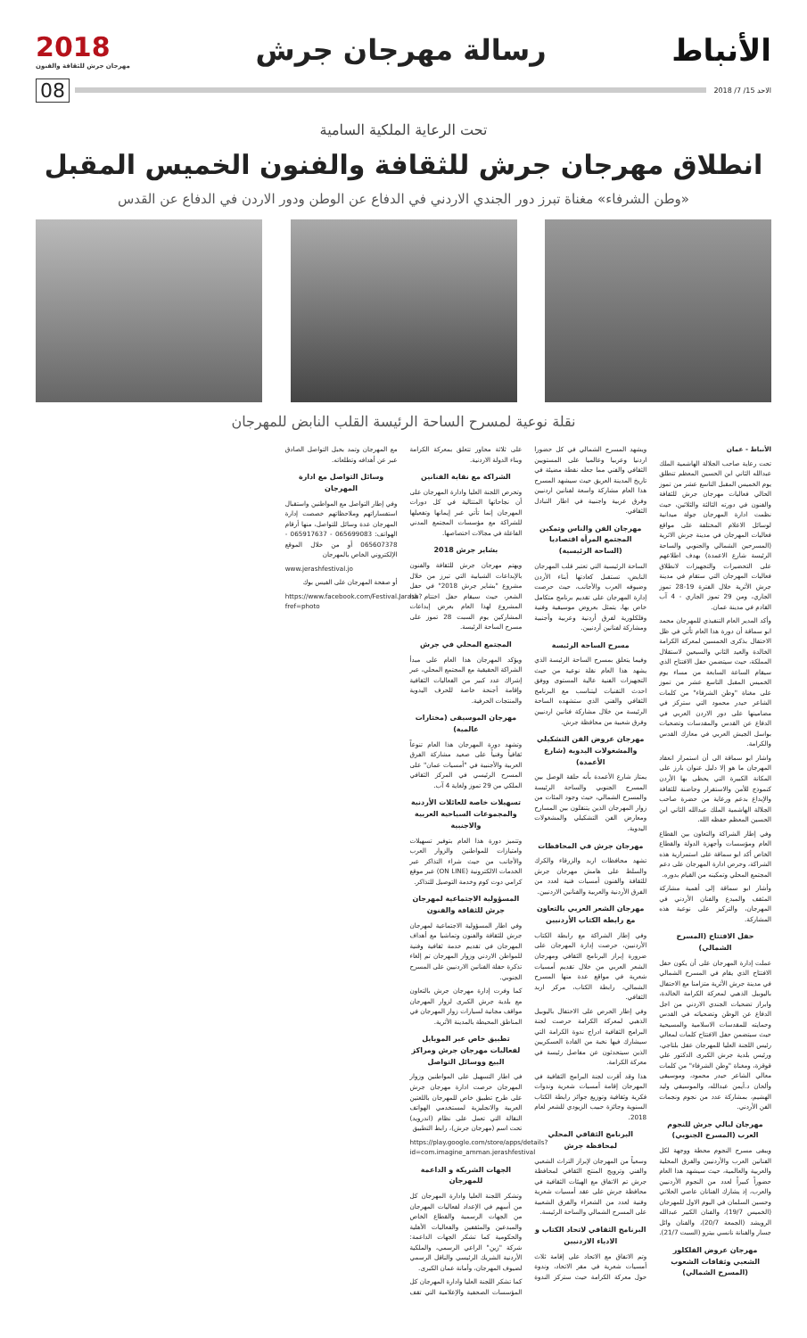الأنباط رسالة مهرجان جرش 2018
مهرجان جرش للثقافة والفنون
الاحد 15/ 7/ 2018
08
تحت الرعاية الملكية السامية
انطلاق مهرجان جرش للثقافة والفنون الخميس المقبل
«وطن الشرفاء» مغناة تبرز دور الجندي الاردني في الدفاع عن الوطن ودور الاردن في الدفاع عن القدس
نقلة نوعية لمسرح الساحة الرئيسة القلب النابض للمهرجان
الأنباط - عمان
تحت رعاية صاحب الجلالة الهاشمية الملك عبدالله الثاني ابن الحسين المعظم تنطلق يوم الخميس المقبل التاسع عشر من تموز الحالي فعاليات مهرجان جرش للثقافة والفنون في دورته الثالثة والثلاثين، حيث نظمت ادارة المهرجان جولة ميدانية لوسائل الاعلام المختلفة على مواقع فعاليات المهرجان في مدينة جرش الاثرية (المسرحين الشمالي والجنوبي والساحة الرئيسة شارع الاعمدة) بهدف اطلاعهم على التحضيرات والتجهيزات لانطلاق فعاليات المهرجان التي ستقام في مدينة جرش الأثرية خلال الفترة 19-28 تموز الجاري، ومن 29 تموز الجاري - 4 آب القادم في مدينة عمان.
وأكد المدير العام التنفيذي للمهرجان محمد ابو سماقة أن دورة هذا العام تأتي في ظل الاحتفال بذكرى الخمسين لمعركة الكرامة الخالدة والعيد الثاني والسبعين لاستقلال المملكة، حيث سيتضمن حفل الافتتاح الذي سيقام الساعة السابعة من مساء يوم الخميس المقبل التاسع عشر من تموز على مغناة "وطن الشرفاء" من كلمات الشاعر حيدر محمود التي ستركز في مضامينها على دور الاردن العربي في الدفاع عن القدس والمقدسات وتضحيات بواسل الجيش العربي في معارك القدس والكرامة.
واشار ابو سماقة الى أن استمرار انعقاد المهرجان ما هو إلا دليل عنوان بارز على المكانة الكبيرة التي يحظى بها الأردن كنموذج للأمن والاستقرار وحاضنة للثقافة والإبداع بدعم ورعاية من حضرة صاحب الجلالة الهاشمية الملك عبدالله الثاني ابن الحسين المعظم حفظه الله.
وفي إطار الشراكة والتعاون بين القطاع العام ومؤسسات وأجهزة الدولة والقطاع الخاص أكد ابو سماقة على استمرارية هذه الشراكة، وحرص ادارة المهرجان على دعم المجتمع المحلي وتمكينه من القيام بدوره.
وأشار ابو سماقة إلى أهمية مشاركة المثقف والمبدع والفنان الأردني في المهرجان، والتركيز على نوعية هذه المشاركة.
حفل الافتتاح (المسرح الشمالي)
عملت إدارة المهرجان على أن يكون حفل الافتتاح الذي يقام في المسرح الشمالي في مدينة جرش الأثرية متزامنا مع الاحتفال باليوبيل الذهبي لمعركة الكرامة الخالدة، وابراز تضحيات الجندي الاردني من اجل الدفاع عن الوطن وتضحياته في القدس وحمايته للمقدسات الاسلامية والمسيحية حيث سيتضمن حفل الافتتاح كلمات لمعالي رئيس اللجنة العليا للمهرجان عقل بلتاجي، ورئيس بلدية جرش الكبرى الدكتور علي قوقزة، ومغناة "وطن الشرفاء" من كلمات معالي الشاعر حيدر محمود، وموسيقى وألحان د.أيمن عبدالله، والموسيقي وليد الهشيم، بمشاركة عدد من نجوم ونجمات الفن الأردني.
مهرجان ليالي جرش للنجوم العرب (المسرح الجنوبي)
ويبقى مسرح النجوم محطة ووجهة لكل الفنانين العرب والأردنيين والفرق المحلية والعربية والعالمية، حيث سيشهد هذا العام حضوراً كبيراً لعدد من النجوم الأردنيين والعرب، إذ يشارك الفنانان عاصي الحلاني وحسين السلمان في اليوم الاول للمهرجان (الخميس 19/7)، والفنان الكبير عبدالله الرويشد (الجمعة 20/7)، والفنان وائل جسار والفنانة نانسي بيترو (السبت 21/7).
مهرجان عروض الفلكلور الشعبي وثقافات الشعوب (المسرح الشمالي)
ويشهد المسرح الشمالي في كل حضورا اردنيا وعربيا وعالميا على المستويين الثقافي والفني مما جعله نقطة مضيئة في تاريخ المدينة العريق حيث سيشهد المسرح هذا العام مشاركة واسعة لفنانين اردنيين وفرق عربية واجنبية في اطار التبادل الثقافي.
مهرجان الفن والناس وتمكين المجتمع المرأة اقتصاديا (الساحة الرئيسية)
الساحة الرئيسية التي تعتبر قلب المهرجان النابض، تستقبل كعادتها أبناء الأردن وضيوفه العرب والأجانب، حيث حرصت إدارة المهرجان على تقديم برنامج متكامل خاص بها، يتمثل بعروض موسيقية وفنية وفلكلورية لفرق أردنية وعربية وأجنبية ومشاركة لفنانين أردنيين.
مسرح الساحة الرئيسة
وفيما يتعلق بمسرح الساحة الرئيسة الذي يشهد هذا العام نقلة نوعية من حيث التجهيزات الفنية عالية المستوى ووفق احدث التقنيات ليتناسب مع البرنامج الثقافي والفني الذي ستشهده الساحة الرئيسة من خلال مشاركة فنانين اردنيين وفرق شعبية من محافظة جرش.
مهرجان عروض الفن التشكيلي والمشغولات اليدوية (شارع الأعمدة)
يمتاز شارع الأعمدة بأنه حلقة الوصل بين المسرح الجنوبي والساحة الرئيسة والمسرح الشمالي، حيث وجود المئات من زوار المهرجان الذين يتنقلون بين المسارح ومعارض الفن التشكيلي والمشغولات اليدوية.
مهرجان جرش في المحافظات
تشهد محافظات اربد والزرقاء والكرك والسلط على هامش مهرجان جرش للثقافة والفنون أمسيات فنية لعدد من الفرق الأردنية والعربية والفنانين الاردنيين.
مهرجان الشعر العربي بالتعاون مع رابطة الكتاب الأردنيين
وفي إطار الشراكة مع رابطة الكتاب الأردنيين، حرصت إدارة المهرجان على ضرورة إبراز البرنامج الثقافي ومهرجان الشعر العربي من خلال تقديم أمسيات شعرية في مواقع عدة منها المسرح الشمالي، رابطة الكتاب، مركز اربد الثقافي.
وفي إطار الحرص على الاحتفال باليوبيل الذهبي لمعركة الكرامة حرصت لجنة البرامج الثقافية ادراج ندوة الكرامة التي سيشارك فيها نخبة من القادة العسكريين الذين سيتحدثون عن مفاصل رئيسة في معركة الكرامة.
هذا وقد أقرت لجنة البرامج الثقافية في المهرجان إقامة أمسيات شعرية وندوات فكرية وثقافية وتوزيع جوائز رابطة الكتاب السنوية وجائزة حبيب الزيودي للشعر لعام 2018.
البرنامج الثقافي المحلي لمحافظة جرش
وسعياً من المهرجان لإبراز التراث الشعبي والفني وترويج المنتج الثقافي لمحافظة جرش تم الاتفاق مع الهيئات الثقافية في محافظة جرش على عقد أمسيات شعرية وفنية لعدد من الشعراء والفرق الشعبية على المسرح الشمالي والساحة الرئيسة.
البرنامج الثقافي لاتحاد الكتاب و الادباء الاردنيين
وتم الاتفاق مع الاتحاد على إقامة ثلاث أمسيات شعرية في مقر الاتحاد، وندوة حول معركة الكرامة حيث ستركز الندوة على ثلاثة محاور تتعلق بمعركة الكرامة وبناء الدولة الاردنية.
الشراكة مع نقابة الفنانين
وتحرص اللجنة العليا وادارة المهرجان على أن نجاحاتها المتتالية في كل دورات المهرجان إنما تأتي عبر إيمانها وتفعيلها للشراكة مع مؤسسات المجتمع المدني الفاعلة في مجالات اختصاصها.
بشاير جرش 2018
ويهتم مهرجان جرش للثقافة والفنون بالإبداعات الشبابية التي تبرز من خلال مشروع "بشاير جرش 2018" في حفل الشعر، حيث سيقام حفل اختتام هذا المشروع لهذا العام بعرض إبداعات المشاركين يوم السبت 28 تموز على مسرح الساحة الرئيسة.
المجتمع المحلي في جرش
ويؤكد المهرجان هذا العام على مبدأ الشراكة الحقيقية مع المجتمع المحلي، عبر إشراك عدد كبير من الفعاليات الثقافية وإقامة أجنحة خاصة للحرف اليدوية والمنتجات الحرفية.
مهرجان الموسيقى (مختارات عالمية)
وتشهد دورة المهرجان هذا العام تنوعاً ثقافياً وفنياً على صعيد مشاركة الفرق العربية والأجنبية في "أمسيات عمان" على المسرح الرئيسي في المركز الثقافي الملكي من 29 تموز ولغاية 4 آب.
تسهيلات خاصة للعائلات الأردنية والمجموعات السياحية العربية والاجنبية
وتتميز دورة هذا العام بتوفير تسهيلات وامتيازات للمواطنين والزوار العرب والأجانب من حيث شراء التذاكر عبر الخدمات الالكترونية (ON LINE) عبر موقع كرامي دوت كوم وخدمة التوصيل للتذاكر.
المسؤولية الاجتماعية لمهرجان جرش للثقافة والفنون
وفي اطار المسؤولية الاجتماعية لمهرجان جرش للثقافة والفنون وتماشيا مع أهداف المهرجان في تقديم خدمة ثقافية وفنية للمواطن الاردني وزوار المهرجان تم إلغاء تذكرة حفلة الفنانين الاردنيين على المسرح الجنوبي.
كما وفرت إدارة مهرجان جرش بالتعاون مع بلدية جرش الكبرى لزوار المهرجان مواقف مجانية لسيارات زوار المهرجان في المناطق المحيطة بالمدينة الأثرية.
تطبيق خاص عبر الموبايل لفعاليات مهرجان جرش ومراكز البيع ووسائل التواصل
في اطار التسهيل على المواطنين وزوار المهرجان حرصت ادارة مهرجان جرش على طرح تطبيق خاص للمهرجان باللغتين العربية والانجليزية لمستخدمي الهواتف النقالة التي تعمل على نظام (اندرويد) تحت اسم (مهرجان جرش)، رابط التطبيق
https://play.google.com/store/apps/details?id=com.imagine_amman.jerashfestival
الجهات الشريكة و الداعمة للمهرجان
وتشكر اللجنة العليا وادارة المهرجان كل من أسهم في الإعداد لفعاليات المهرجان من الجهات الرسمية والقطاع الخاص والمبدعين والمثقفين والفعاليات الأهلية والحكومية كما تشكر الجهات الداعمة: شركة "زين" الراعي الرسمي، والملكية الأردنية الشريك الرئيسي والناقل الرسمي لضيوف المهرجان، وأمانة عمان الكبرى.
كما تشكر اللجنة العليا وادارة المهرجان كل المؤسسات الصحفية والإعلامية التي تقف مع المهرجان وتمد بحبل التواصل الصادق عبر عن أهدافه وتطلعاته.
وسائل التواصل مع ادارة المهرجان
وفي إطار التواصل مع المواطنين واستقبال استفساراتهم وملاحظاتهم خصصت إدارة المهرجان عدة وسائل للتواصل، منها أرقام الهواتف: 065699083 - 065917637 - 065607378 أو من خلال الموقع الإلكتروني الخاص بالمهرجان
www.jerashfestival.jo
أو صفحة المهرجان على الفيس بوك
https://www.facebook.com/Festival.Jarash?fref=photo